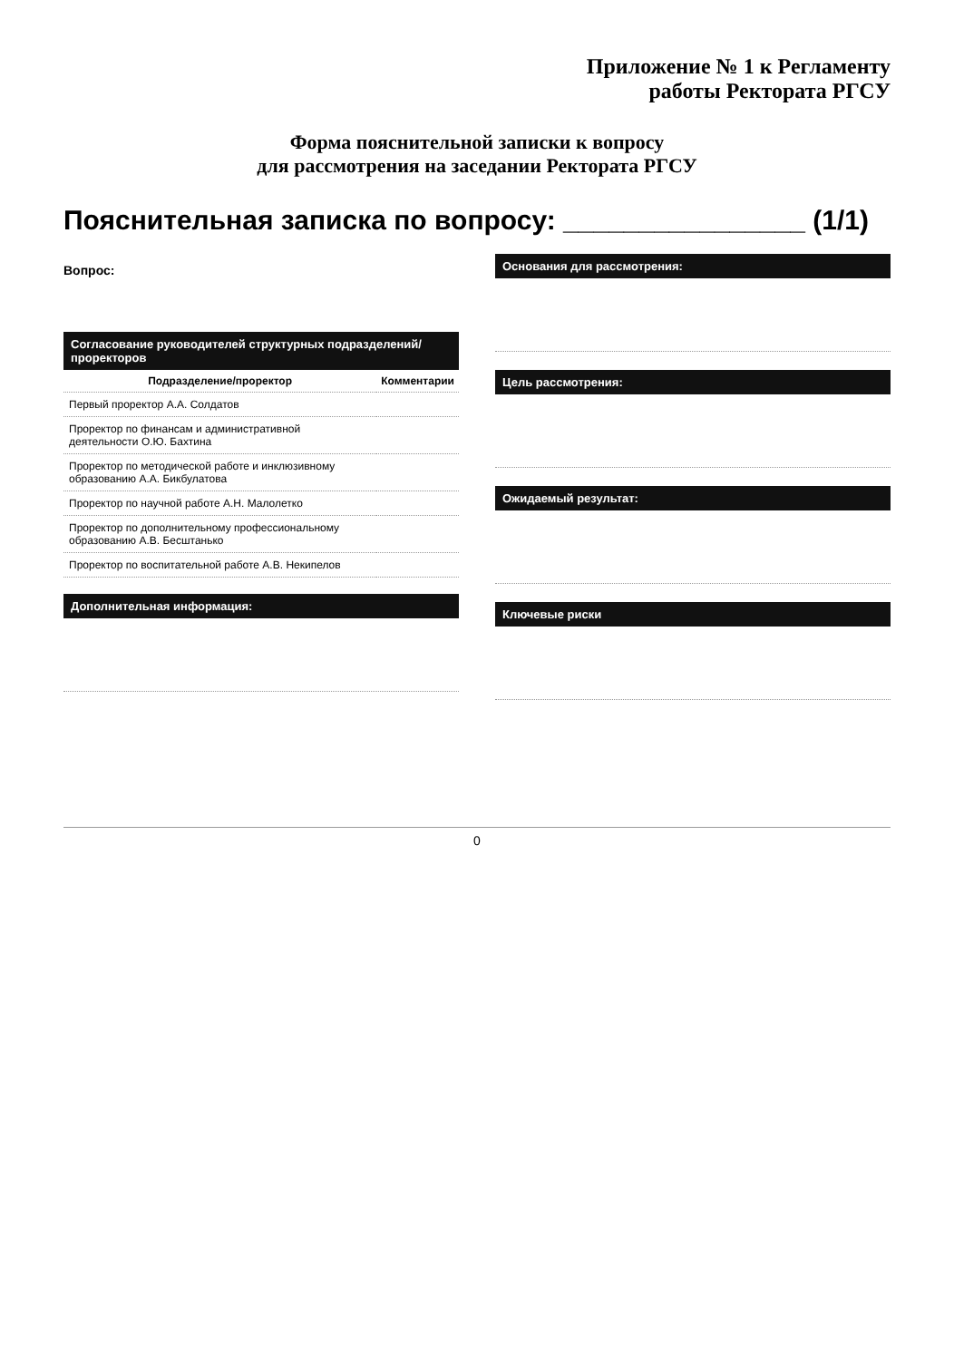Приложение № 1 к Регламенту
работы Ректората РГСУ
Форма пояснительной записки к вопросу
для рассмотрения на заседании Ректората РГСУ
Пояснительная записка по вопросу: ________________ (1/1)
Вопрос:
Согласование руководителей структурных подразделений/проректоров
| Подразделение/проректор | Комментарии |
| --- | --- |
| Первый проректор А.А. Солдатов | |
| Проректор по финансам и административной деятельности О.Ю. Бахтина | |
| Проректор по методической работе и инклюзивному образованию А.А. Бикбулатова | |
| Проректор по научной работе А.Н. Малолетко | |
| Проректор по дополнительному профессиональному образованию А.В. Бесштанько | |
| Проректор по воспитательной работе А.В. Некипелов | |
Дополнительная информация:
Основания для рассмотрения:
Цель рассмотрения:
Ожидаемый результат:
Ключевые риски
0